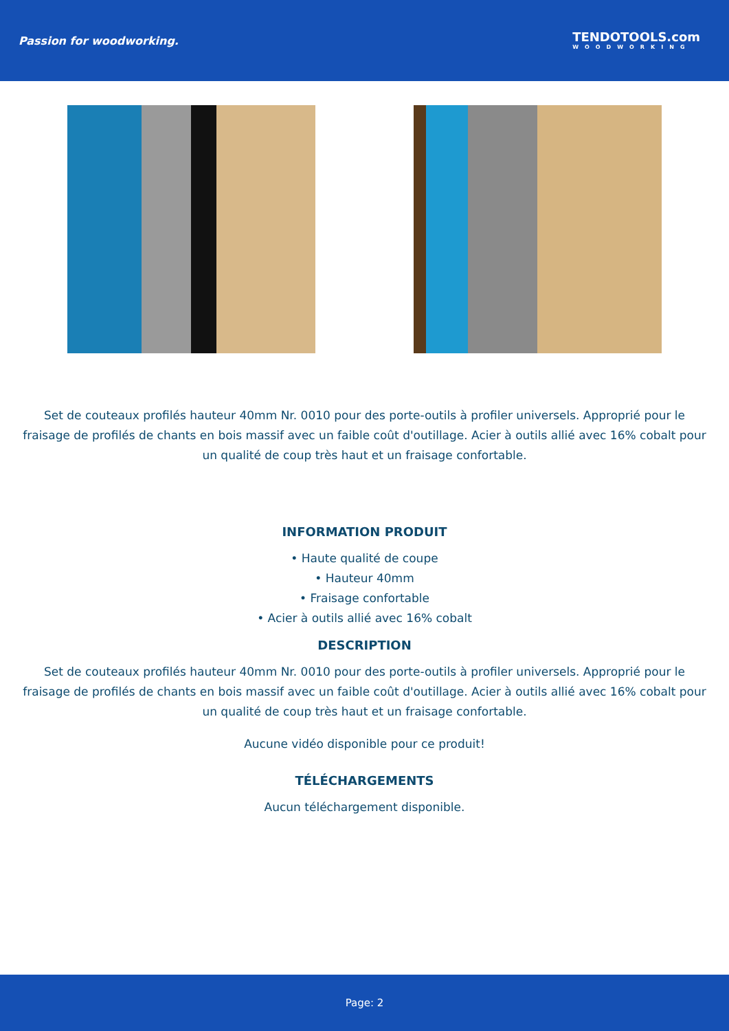Passion for woodworking.
TENDOTOOLS.com
WOODWORKING
Set de couteaux profilés hauteur 40mm Nr. 0010 pour des porte-outils à profiler universels. Approprié pour le fraisage de profilés de chants en bois massif avec un faible coût d'outillage. Acier à outils allié avec 16% cobalt pour un qualité de coup très haut et un fraisage confortable.
INFORMATION PRODUIT
• Haute qualité de coupe
• Hauteur 40mm
• Fraisage confortable
• Acier à outils allié avec 16% cobalt
DESCRIPTION
Set de couteaux profilés hauteur 40mm Nr. 0010 pour des porte-outils à profiler universels. Approprié pour le fraisage de profilés de chants en bois massif avec un faible coût d'outillage. Acier à outils allié avec 16% cobalt pour un qualité de coup très haut et un fraisage confortable.
Aucune vidéo disponible pour ce produit!
TÉLÉCHARGEMENTS
Aucun téléchargement disponible.
Page: 2